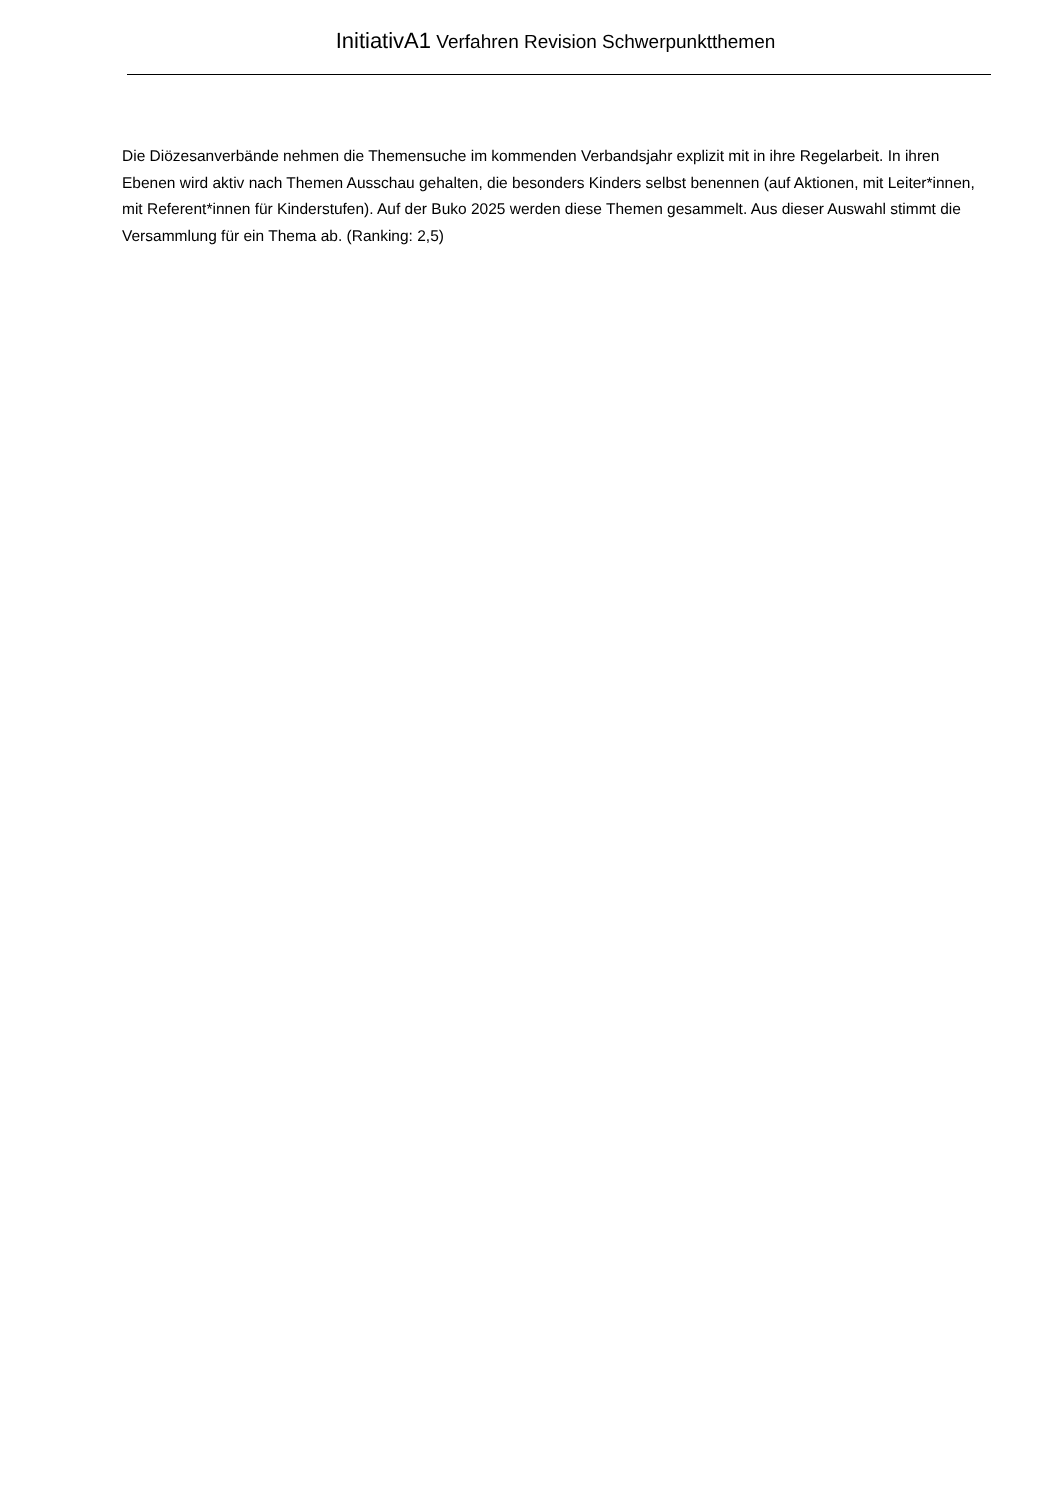InitiativA1 Verfahren Revision Schwerpunktthemen
Die Diözesanverbände nehmen die Themensuche im kommenden Verbandsjahr explizit mit in ihre Regelarbeit. In ihren Ebenen wird aktiv nach Themen Ausschau gehalten, die besonders Kinders selbst benennen (auf Aktionen, mit Leiter*innen, mit Referent*innen für Kinderstufen). Auf der Buko 2025 werden diese Themen gesammelt. Aus dieser Auswahl stimmt die Versammlung für ein Thema ab. (Ranking: 2,5)